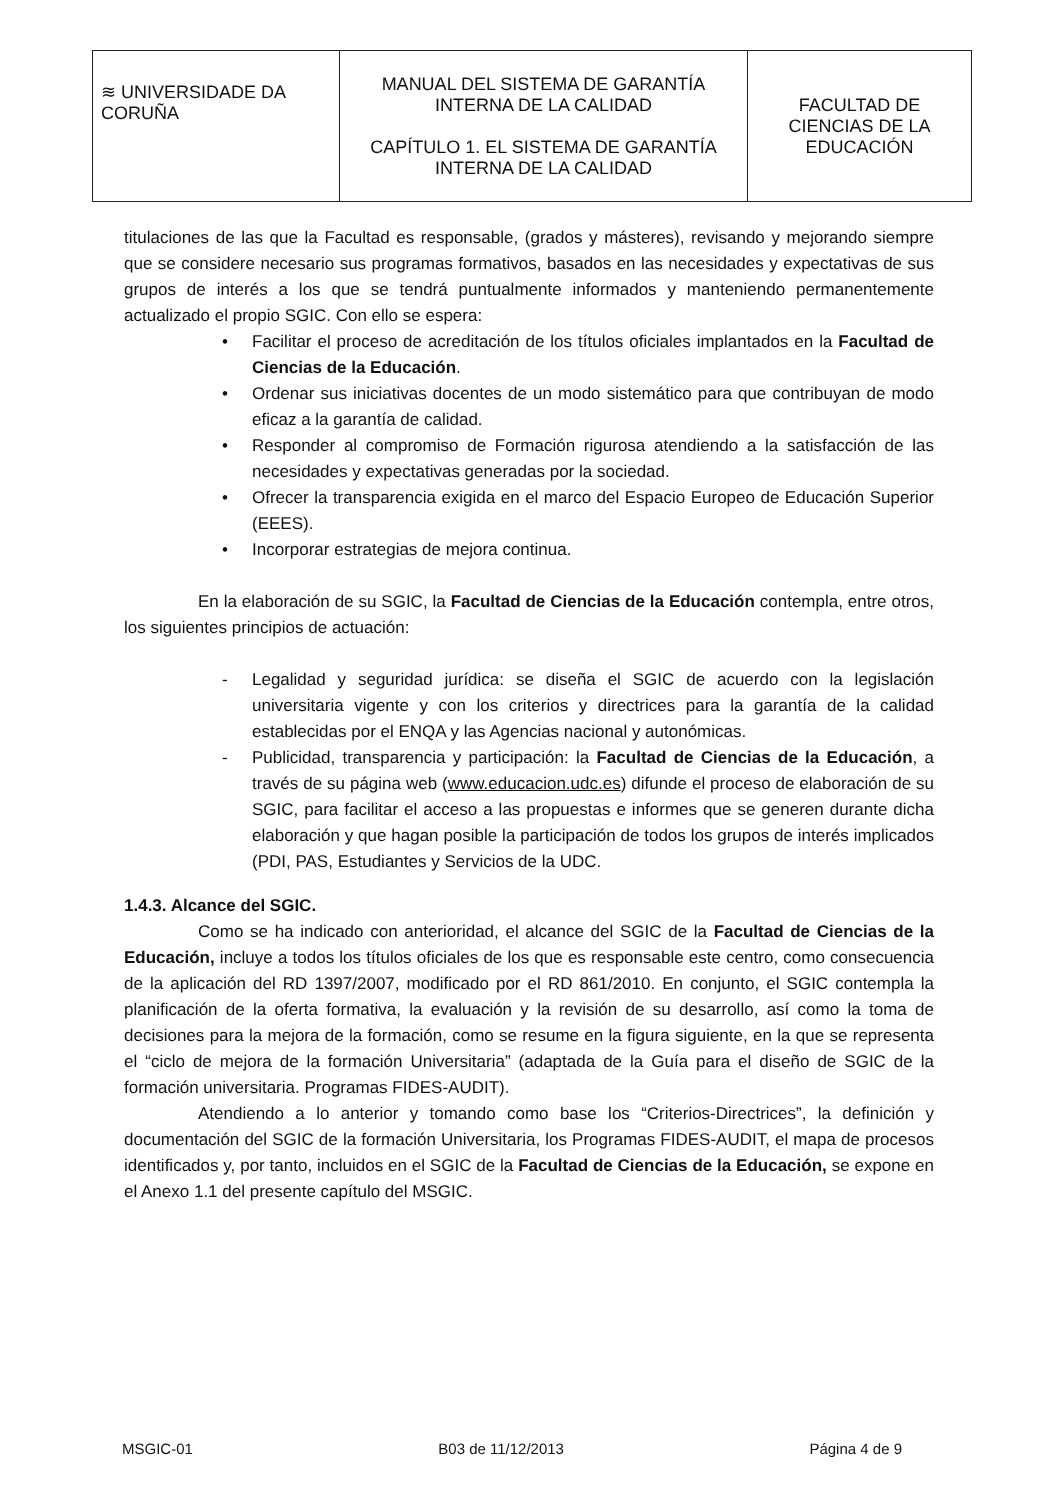| ≋ UNIVERSIDADE DA CORUÑA | MANUAL DEL SISTEMA DE GARANTÍA INTERNA DE LA CALIDAD CAPÍTULO 1. EL SISTEMA DE GARANTÍA INTERNA DE LA CALIDAD | FACULTAD DE CIENCIAS DE LA EDUCACIÓN |
titulaciones de las que la Facultad es responsable, (grados y másteres), revisando y mejorando siempre que se considere necesario sus programas formativos, basados en las necesidades y expectativas de sus grupos de interés a los que se tendrá puntualmente informados y manteniendo permanentemente actualizado el propio SGIC. Con ello se espera:
• Facilitar el proceso de acreditación de los títulos oficiales implantados en la Facultad de Ciencias de la Educación.
• Ordenar sus iniciativas docentes de un modo sistemático para que contribuyan de modo eficaz a la garantía de calidad.
• Responder al compromiso de Formación rigurosa atendiendo a la satisfacción de las necesidades y expectativas generadas por la sociedad.
• Ofrecer la transparencia exigida en el marco del Espacio Europeo de Educación Superior (EEES).
• Incorporar estrategias de mejora continua.
En la elaboración de su SGIC, la Facultad de Ciencias de la Educación contempla, entre otros, los siguientes principios de actuación:
- Legalidad y seguridad jurídica: se diseña el SGIC de acuerdo con la legislación universitaria vigente y con los criterios y directrices para la garantía de la calidad establecidas por el ENQA y las Agencias nacional y autonómicas.
- Publicidad, transparencia y participación: la Facultad de Ciencias de la Educación, a través de su página web (www.educacion.udc.es) difunde el proceso de elaboración de su SGIC, para facilitar el acceso a las propuestas e informes que se generen durante dicha elaboración y que hagan posible la participación de todos los grupos de interés implicados (PDI, PAS, Estudiantes y Servicios de la UDC.
1.4.3. Alcance del SGIC.
Como se ha indicado con anterioridad, el alcance del SGIC de la Facultad de Ciencias de la Educación, incluye a todos los títulos oficiales de los que es responsable este centro, como consecuencia de la aplicación del RD 1397/2007, modificado por el RD 861/2010. En conjunto, el SGIC contempla la planificación de la oferta formativa, la evaluación y la revisión de su desarrollo, así como la toma de decisiones para la mejora de la formación, como se resume en la figura siguiente, en la que se representa el “ciclo de mejora de la formación Universitaria” (adaptada de la Guía para el diseño de SGIC de la formación universitaria. Programas FIDES-AUDIT).
Atendiendo a lo anterior y tomando como base los “Criterios-Directrices”, la definición y documentación del SGIC de la formación Universitaria, los Programas FIDES-AUDIT, el mapa de procesos identificados y, por tanto, incluidos en el SGIC de la Facultad de Ciencias de la Educación, se expone en el Anexo 1.1 del presente capítulo del MSGIC.
MSGIC-01 B03 de 11/12/2013 Página 4 de 9